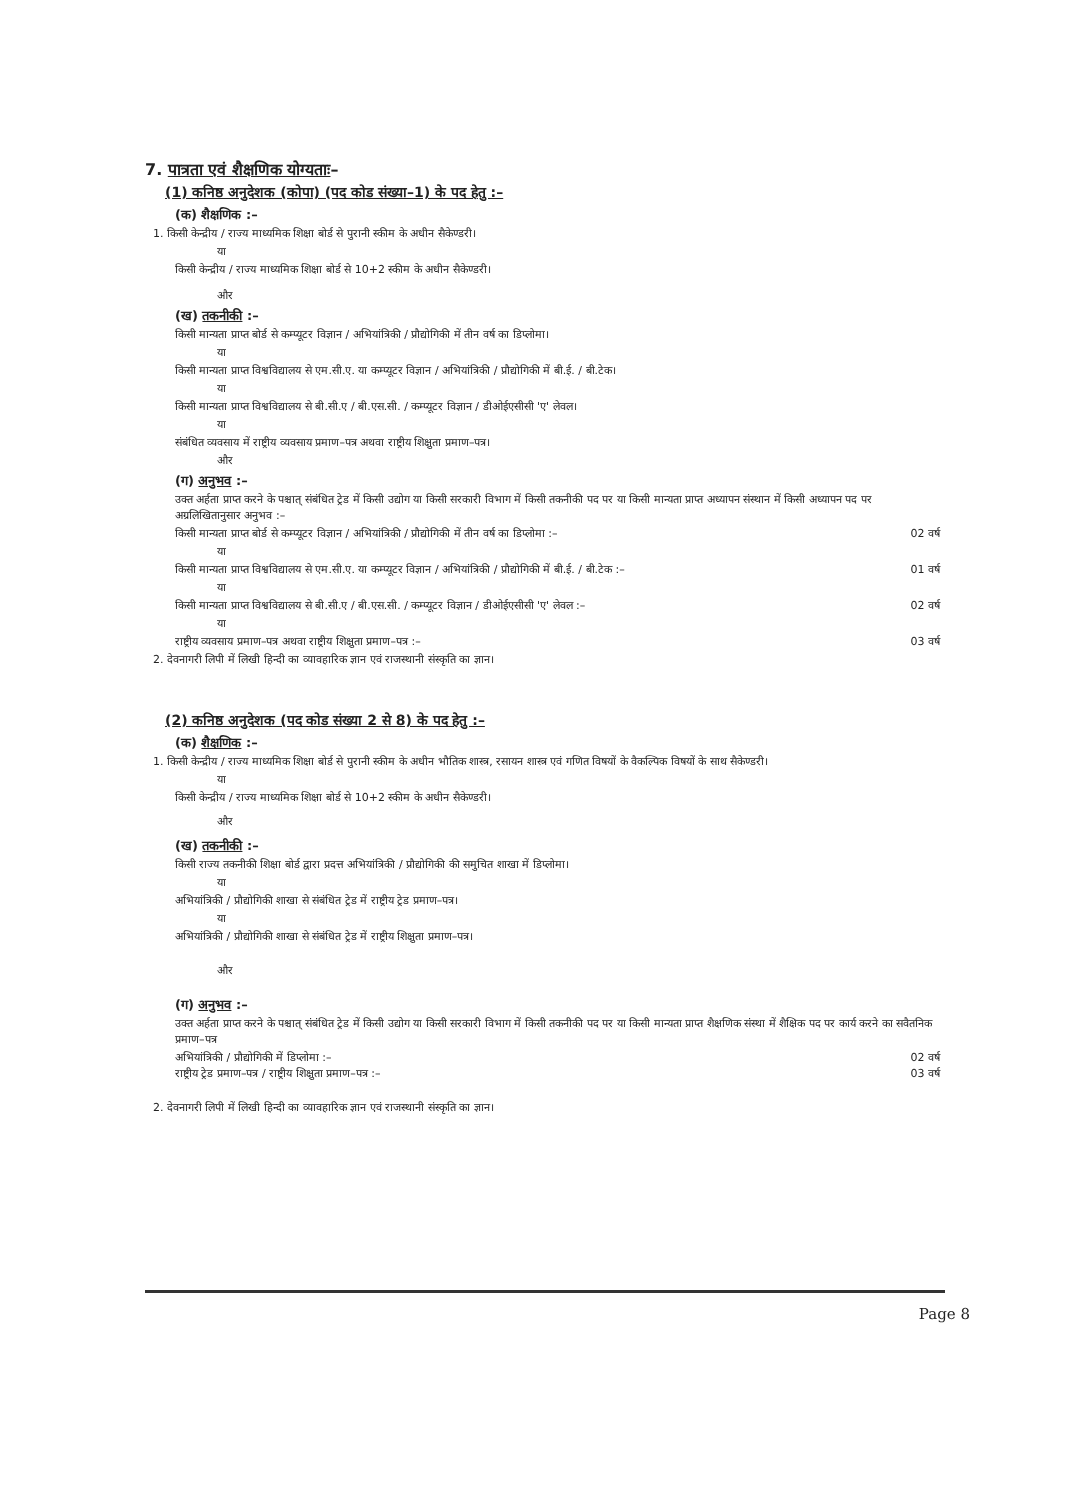7. पात्रता एवं शैक्षणिक योग्यताः–
(1) कनिष्ठ अनुदेशक (कोपा) (पद कोड संख्या–1) के पद हेतु :–
(क) शैक्षणिक :–
1. किसी केन्द्रीय / राज्य माध्यमिक शिक्षा बोर्ड से पुरानी स्कीम के अधीन सैकेण्डरी।
या
किसी केन्द्रीय / राज्य माध्यमिक शिक्षा बोर्ड से 10+2 स्कीम के अधीन सैकेण्डरी।
और
(ख) तकनीकी :–
किसी मान्यता प्राप्त बोर्ड से कम्प्यूटर विज्ञान / अभियांत्रिकी / प्रौद्योगिकी में तीन वर्ष का डिप्लोमा।
या
किसी मान्यता प्राप्त विश्वविद्यालय से एम.सी.ए. या कम्प्यूटर विज्ञान / अभियांत्रिकी / प्रौद्योगिकी में बी.ई. / बी.टेक।
या
किसी मान्यता प्राप्त विश्वविद्यालय से बी.सी.ए / बी.एस.सी. / कम्प्यूटर विज्ञान / डीओईएसीसी 'ए' लेवल।
या
संबंधित व्यवसाय में राष्ट्रीय व्यवसाय प्रमाण–पत्र अथवा राष्ट्रीय शिक्षुता प्रमाण–पत्र।
और
(ग) अनुभव :–
उक्त अर्हता प्राप्त करने के पश्चात् संबंधित ट्रेड में किसी उद्योग या किसी सरकारी विभाग में किसी तकनीकी पद पर या किसी मान्यता प्राप्त अध्यापन संस्थान में किसी अध्यापन पद पर अग्रलिखितानुसार अनुभव :–
किसी मान्यता प्राप्त बोर्ड से कम्प्यूटर विज्ञान / अभियांत्रिकी / प्रौद्योगिकी में तीन वर्ष का डिप्लोमा :– 02 वर्ष
या
किसी मान्यता प्राप्त विश्वविद्यालय से एम.सी.ए. या कम्प्यूटर विज्ञान / अभियांत्रिकी / प्रौद्योगिकी में बी.ई. / बी.टेक :– 01 वर्ष
या
किसी मान्यता प्राप्त विश्वविद्यालय से बी.सी.ए / बी.एस.सी. / कम्प्यूटर विज्ञान / डीओईएसीसी 'ए' लेवल :– 02 वर्ष
या
राष्ट्रीय व्यवसाय प्रमाण–पत्र अथवा राष्ट्रीय शिक्षुता प्रमाण–पत्र :– 03 वर्ष
2. देवनागरी लिपी में लिखी हिन्दी का व्यावहारिक ज्ञान एवं राजस्थानी संस्कृति का ज्ञान।
(2) कनिष्ठ अनुदेशक (पद कोड संख्या 2 से 8) के पद हेतु :–
(क) शैक्षणिक :–
1. किसी केन्द्रीय / राज्य माध्यमिक शिक्षा बोर्ड से पुरानी स्कीम के अधीन भौतिक शास्त्र, रसायन शास्त्र एवं गणित विषयों के वैकल्पिक विषयों के साथ सैकेण्डरी।
या
किसी केन्द्रीय / राज्य माध्यमिक शिक्षा बोर्ड से 10+2 स्कीम के अधीन सैकेण्डरी।
और
(ख) तकनीकी :–
किसी राज्य तकनीकी शिक्षा बोर्ड द्वारा प्रदत्त अभियांत्रिकी / प्रौद्योगिकी की समुचित शाखा में डिप्लोमा।
या
अभियांत्रिकी / प्रौद्योगिकी शाखा से संबंधित ट्रेड में राष्ट्रीय ट्रेड प्रमाण–पत्र।
या
अभियांत्रिकी / प्रौद्योगिकी शाखा से संबंधित ट्रेड में राष्ट्रीय शिक्षुता प्रमाण–पत्र।
और
(ग) अनुभव :–
उक्त अर्हता प्राप्त करने के पश्चात् संबंधित ट्रेड में किसी उद्योग या किसी सरकारी विभाग में किसी तकनीकी पद पर या किसी मान्यता प्राप्त शैक्षणिक संस्था में शैक्षिक पद पर कार्य करने का सवैतनिक प्रमाण–पत्र
अभियांत्रिकी / प्रौद्योगिकी में डिप्लोमा :– 02 वर्ष
राष्ट्रीय ट्रेड प्रमाण–पत्र / राष्ट्रीय शिक्षुता प्रमाण–पत्र :– 03 वर्ष
2. देवनागरी लिपी में लिखी हिन्दी का व्यावहारिक ज्ञान एवं राजस्थानी संस्कृति का ज्ञान।
Page 8